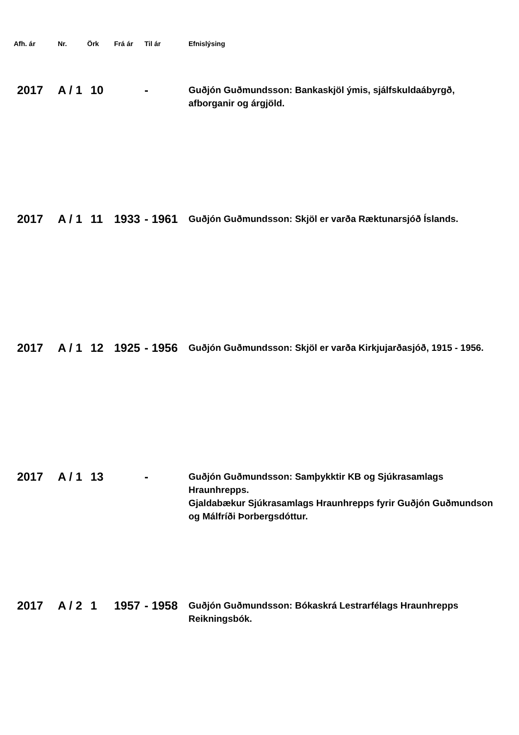| Afh. ár | Nr. | Örk | Frá ár | Til ár | Efnislýsing |
| --- | --- | --- | --- | --- | --- |
| 2017 | A / 1 | 10 | | - | Guðjón Guðmundsson: Bankaskjöl ýmis, sjálfskuldaábyrgð, afborganir og árgjöld. |
| 2017 | A / 1 | 11 | 1933 | - 1961 | Guðjón Guðmundsson: Skjöl er varða Ræktunarsjóð Íslands. |
| 2017 | A / 1 | 12 | 1925 | - 1956 | Guðjón Guðmundsson: Skjöl er varða Kirkjujarðasjóð, 1915 - 1956. |
| 2017 | A / 1 | 13 | | - | Guðjón Guðmundsson: Samþykktir KB og Sjúkrasamlags Hraunhrepps. Gjaldabækur Sjúkrasamlags Hraunhrepps fyrir Guðjón Guðmundson og Málfríði Þorbergsdóttur. |
| 2017 | A / 2 | 1 | 1957 | - 1958 | Guðjón Guðmundsson: Bókaskrá Lestrarfélags Hraunhrepps Reikningsbók. |